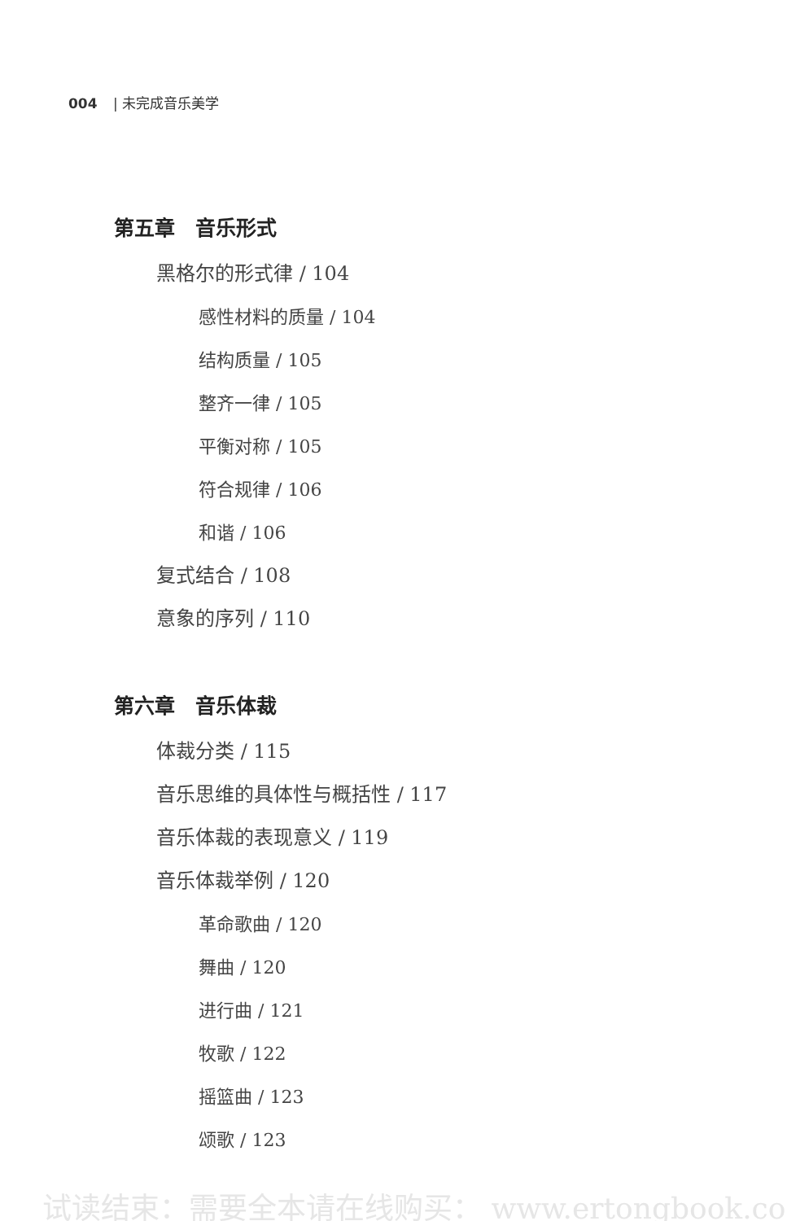004 | 未完成音乐美学
第五章　音乐形式
黑格尔的形式律 / 104
感性材料的质量 / 104
结构质量 / 105
整齐一律 / 105
平衡对称 / 105
符合规律 / 106
和谐 / 106
复式结合 / 108
意象的序列 / 110
第六章　音乐体裁
体裁分类 / 115
音乐思维的具体性与概括性 / 117
音乐体裁的表现意义 / 119
音乐体裁举例 / 120
革命歌曲 / 120
舞曲 / 120
进行曲 / 121
牧歌 / 122
摇篮曲 / 123
颂歌 / 123
试读结束：需要全本请在线购买： www.ertongbook.co